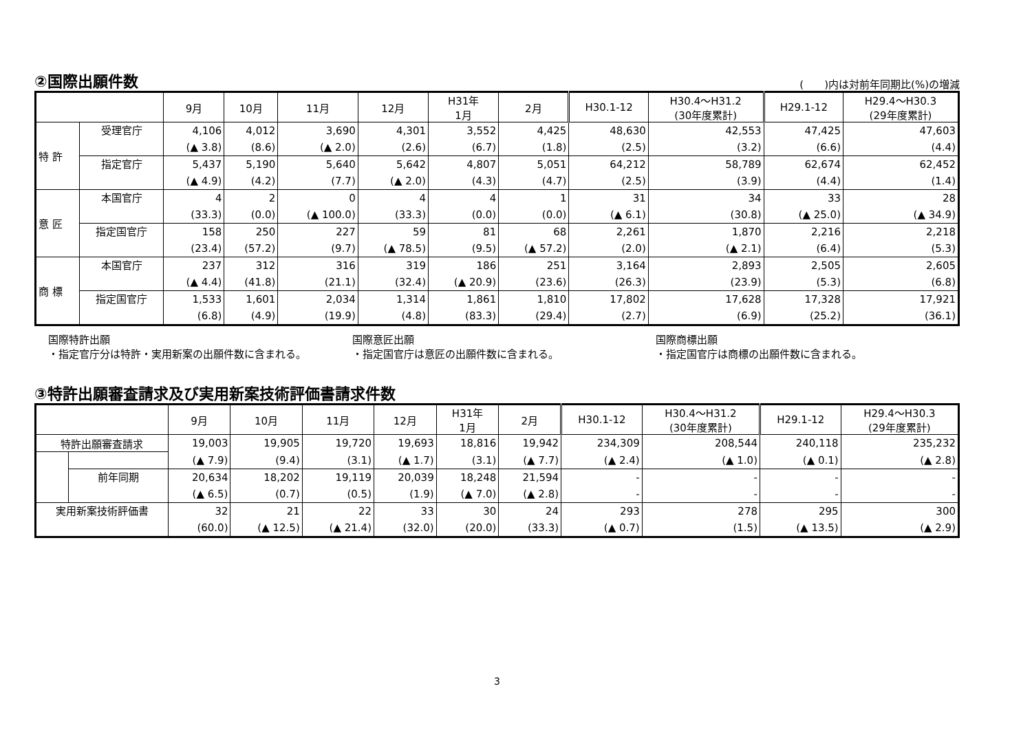②国際出願件数 (　　)内は対前年同期比(%)の増減
| | | 9月 | 10月 | 11月 | 12月 | H31年 1月 | 2月 | H30.1-12 | H30.4～H31.2 (30年度累計) | H29.1-12 | H29.4～H30.3 (29年度累計) |
| --- | --- | --- | --- | --- | --- | --- | --- | --- | --- | --- | --- |
| 特 許 | 受理官庁 | 4,106 | 4,012 | 3,690 | 4,301 | 3,552 | 4,425 | 48,630 | 42,553 | 47,425 | 47,603 |
| | | (▲ 3.8) | (8.6) | (▲ 2.0) | (2.6) | (6.7) | (1.8) | (2.5) | (3.2) | (6.6) | (4.4) |
| | 指定官庁 | 5,437 | 5,190 | 5,640 | 5,642 | 4,807 | 5,051 | 64,212 | 58,789 | 62,674 | 62,452 |
| | | (▲ 4.9) | (4.2) | (7.7) | (▲ 2.0) | (4.3) | (4.7) | (2.5) | (3.9) | (4.4) | (1.4) |
| 意 匠 | 本国官庁 | 4 | 2 | 0 | 4 | 4 | 1 | 31 | 34 | 33 | 28 |
| | | (33.3) | (0.0) | (▲ 100.0) | (33.3) | (0.0) | (0.0) | (▲ 6.1) | (30.8) | (▲ 25.0) | (▲ 34.9) |
| | 指定国官庁 | 158 | 250 | 227 | 59 | 81 | 68 | 2,261 | 1,870 | 2,216 | 2,218 |
| | | (23.4) | (57.2) | (9.7) | (▲ 78.5) | (9.5) | (▲ 57.2) | (2.0) | (▲ 2.1) | (6.4) | (5.3) |
| 商 標 | 本国官庁 | 237 | 312 | 316 | 319 | 186 | 251 | 3,164 | 2,893 | 2,505 | 2,605 |
| | | (▲ 4.4) | (41.8) | (21.1) | (32.4) | (▲ 20.9) | (23.6) | (26.3) | (23.9) | (5.3) | (6.8) |
| | 指定国官庁 | 1,533 | 1,601 | 2,034 | 1,314 | 1,861 | 1,810 | 17,802 | 17,628 | 17,328 | 17,921 |
| | | (6.8) | (4.9) | (19.9) | (4.8) | (83.3) | (29.4) | (2.7) | (6.9) | (25.2) | (36.1) |
国際特許出願
・指定官庁分は特許・実用新案の出願件数に含まれる。
国際意匠出願
・指定国官庁は意匠の出願件数に含まれる。
国際商標出願
・指定国官庁は商標の出願件数に含まれる。
③特許出願審査請求及び実用新案技術評価書請求件数
| | | 9月 | 10月 | 11月 | 12月 | H31年 1月 | 2月 | H30.1-12 | H30.4～H31.2 (30年度累計) | H29.1-12 | H29.4～H30.3 (29年度累計) |
| --- | --- | --- | --- | --- | --- | --- | --- | --- | --- | --- | --- |
| 特許出願審査請求 | | 19,003 | 19,905 | 19,720 | 19,693 | 18,816 | 19,942 | 234,309 | 208,544 | 240,118 | 235,232 |
| | | (▲ 7.9) | (9.4) | (3.1) | (▲ 1.7) | (3.1) | (▲ 7.7) | (▲ 2.4) | (▲ 1.0) | (▲ 0.1) | (▲ 2.8) |
| | 前年同期 | 20,634 | 18,202 | 19,119 | 20,039 | 18,248 | 21,594 | - | - | - | - |
| | | (▲ 6.5) | (0.7) | (0.5) | (1.9) | (▲ 7.0) | (▲ 2.8) | - | - | - | - |
| 実用新案技術評価書 | | 32 | 21 | 22 | 33 | 30 | 24 | 293 | 278 | 295 | 300 |
| | | (60.0) | (▲ 12.5) | (▲ 21.4) | (32.0) | (20.0) | (33.3) | (▲ 0.7) | (1.5) | (▲ 13.5) | (▲ 2.9) |
3